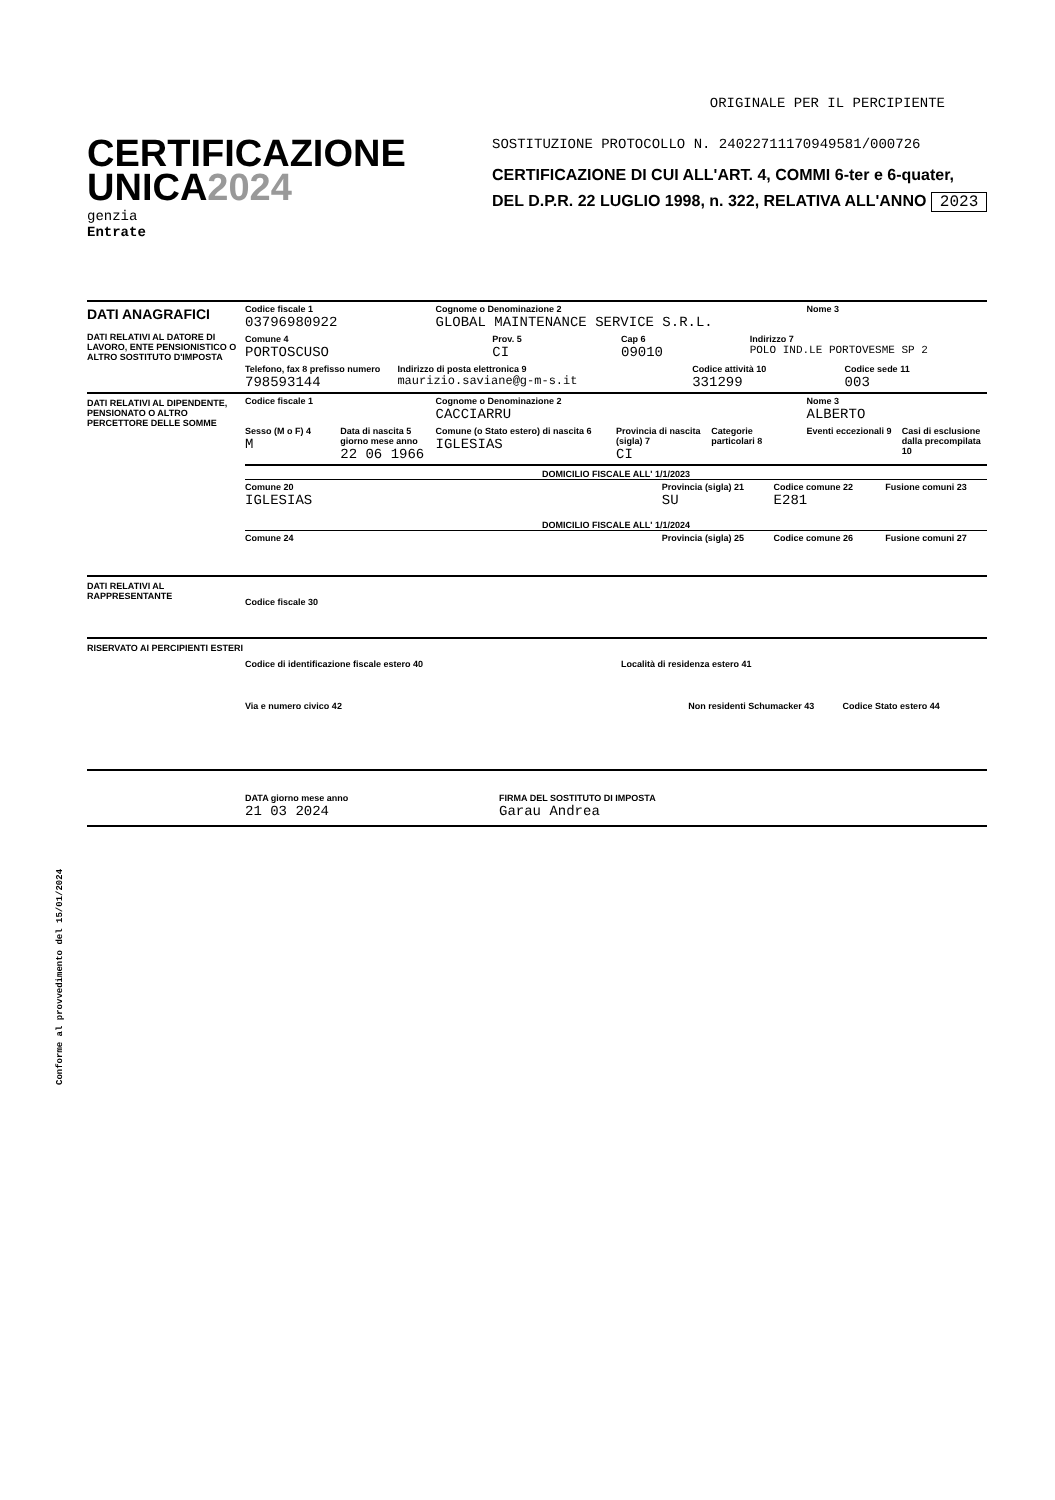ORIGINALE PER IL PERCIPIENTE
CERTIFICAZIONE
UNICA2024
genzia
Entrate
SOSTITUZIONE PROTOCOLLO N. 24022711170949581/000726
CERTIFICAZIONE DI CUI ALL'ART. 4, COMMI 6-ter e 6-quater,
DEL D.P.R. 22 LUGLIO 1998, n. 322, RELATIVA ALL'ANNO 2023
DATI ANAGRAFICI
DATI RELATIVI AL DATORE DI LAVORO, ENTE PENSIONISTICO O ALTRO SOSTITUTO D'IMPOSTA
Codice fiscale 1
03796980922
Cognome o Denominazione 2
GLOBAL MAINTENANCE SERVICE S.R.L.
Nome 3
Comune 4
PORTOSCUSO
Prov. 5
CI
Cap 6
09010
Indirizzo 7
POLO IND.LE PORTOVESME SP 2
Telefono, fax 8 prefisso numero
798593144
Indirizzo di posta elettronica 9
maurizio.saviane@g-m-s.it
Codice attività 10
331299
Codice sede 11
003
DATI RELATIVI AL DIPENDENTE, PENSIONATO O ALTRO PERCETTORE DELLE SOMME
Codice fiscale 1 Cognome o Denominazione 2
CACCIARRU
Nome 3
ALBERTO
Sesso (M o F) 4
M
Data di nascita 5 giorno mese anno
22 06 1966
Comune (o Stato estero) di nascita 6
IGLESIAS
Provincia di nascita (sigla) 7
CI
Categorie particolari 8 Eventi eccezionali 9 Casi di esclusione dalla precompilata 10
DOMICILIO FISCALE ALL' 1/1/2023
Comune 20
IGLESIAS
Provincia (sigla) 21
SU
Codice comune 22
E281
Fusione comuni 23
DOMICILIO FISCALE ALL' 1/1/2024
Comune 24 Provincia (sigla) 25 Codice comune 26 Fusione comuni 27
DATI RELATIVI AL RAPPRESENTANTE
Codice fiscale 30
RISERVATO AI PERCIPIENTI ESTERI
Codice di identificazione fiscale estero 40
Località di residenza estero 41
Via e numero civico 42 Non residenti Schumacker 43 Codice Stato estero 44
DATA giorno mese anno
21 03 2024
FIRMA DEL SOSTITUTO DI IMPOSTA
Garau Andrea
Conforme al provvedimento del 15/01/2024